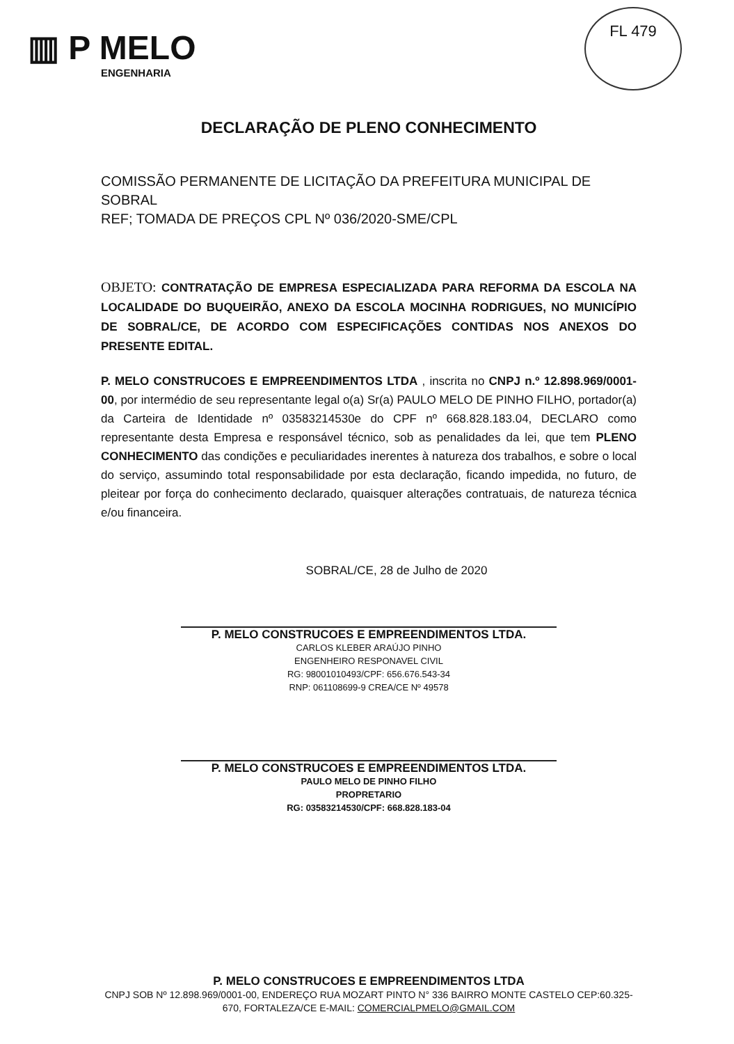▥ P MELO
ENGENHARIA
FL 479
DECLARAÇÃO DE PLENO CONHECIMENTO
COMISSÃO PERMANENTE DE LICITAÇÃO DA PREFEITURA MUNICIPAL DE SOBRAL
REF; TOMADA DE PREÇOS CPL Nº 036/2020-SME/CPL
OBJETO: CONTRATAÇÃO DE EMPRESA ESPECIALIZADA PARA REFORMA DA ESCOLA NA LOCALIDADE DO BUQUEIRÃO, ANEXO DA ESCOLA MOCINHA RODRIGUES, NO MUNICÍPIO DE SOBRAL/CE, DE ACORDO COM ESPECIFICAÇÕES CONTIDAS NOS ANEXOS DO PRESENTE EDITAL.
P. MELO CONSTRUCOES E EMPREENDIMENTOS LTDA , inscrita no CNPJ n.º 12.898.969/0001-00, por intermédio de seu representante legal o(a) Sr(a) PAULO MELO DE PINHO FILHO, portador(a) da Carteira de Identidade nº 03583214530e do CPF nº 668.828.183.04, DECLARO como representante desta Empresa e responsável técnico, sob as penalidades da lei, que tem PLENO CONHECIMENTO das condições e peculiaridades inerentes à natureza dos trabalhos, e sobre o local do serviço, assumindo total responsabilidade por esta declaração, ficando impedida, no futuro, de pleitear por força do conhecimento declarado, quaisquer alterações contratuais, de natureza técnica e/ou financeira.
SOBRAL/CE, 28 de Julho de 2020
P. MELO CONSTRUCOES E EMPREENDIMENTOS LTDA.
CARLOS KLEBER ARAÚJO PINHO
ENGENHEIRO RESPONAVEL CIVIL
RG: 98001010493/CPF: 656.676.543-34
RNP: 061108699-9 CREA/CE Nº 49578
P. MELO CONSTRUCOES E EMPREENDIMENTOS LTDA.
PAULO MELO DE PINHO FILHO
PROPRETARIO
RG: 03583214530/CPF: 668.828.183-04
P. MELO CONSTRUCOES E EMPREENDIMENTOS LTDA
CNPJ SOB Nº 12.898.969/0001-00, ENDEREÇO RUA MOZART PINTO N° 336 BAIRRO MONTE CASTELO CEP:60.325-670, FORTALEZA/CE E-MAIL: COMERCIALPMELO@GMAIL.COM